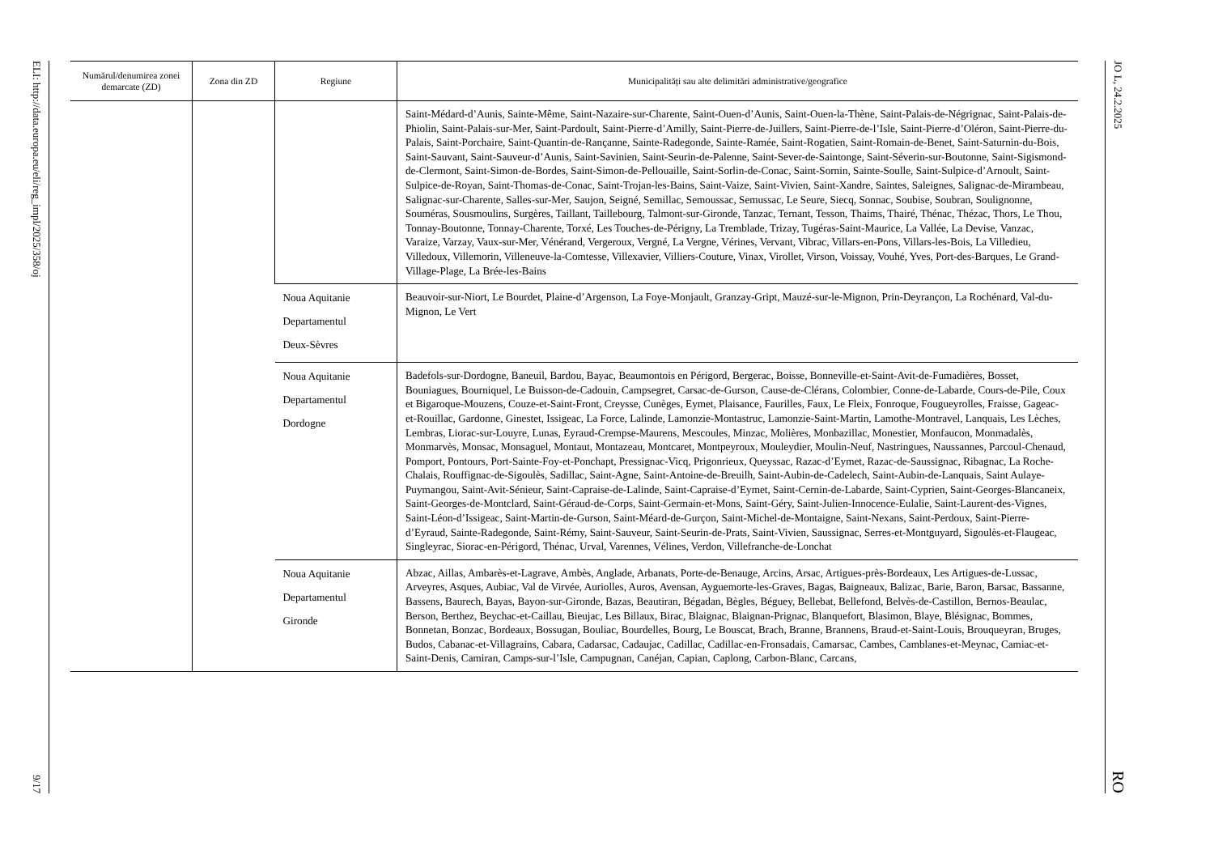ELI: http://data.europa.eu/eli/reg_impl/2025/358/oj
9/17
| Numărul/denumirea zonei demarcate (ZD) | Zona din ZD | Regiune | Municipalități sau alte delimitări administrative/geografice |
| --- | --- | --- | --- |
| | | | Saint-Médard-d’Aunis, Sainte-Même, Saint-Nazaire-sur-Charente, Saint-Ouen-d’Aunis, Saint-Ouen-la-Thène, Saint-Palais-de-Négrignac, Saint-Palais-de-Phiolin, Saint-Palais-sur-Mer, Saint-Pardoult, Saint-Pierre-d’Amilly, Saint-Pierre-de-Juillers, Saint-Pierre-de-l’Isle, Saint-Pierre-d’Oléron, Saint-Pierre-du-Palais, Saint-Porchaire, Saint-Quantin-de-Rançanne, Sainte-Radegonde, Sainte-Ramée, Saint-Rogatien, Saint-Romain-de-Benet, Saint-Saturnin-du-Bois, Saint-Sauvant, Saint-Sauveur-d’Aunis, Saint-Savinien, Saint-Seurin-de-Palenne, Saint-Sever-de-Saintonge, Saint-Séverin-sur-Boutonne, Saint-Sigismond-de-Clermont, Saint-Simon-de-Bordes, Saint-Simon-de-Pellouaille, Saint-Sorlin-de-Conac, Saint-Sornin, Sainte-Soulle, Saint-Sulpice-d’Arnoult, Saint-Sulpice-de-Royan, Saint-Thomas-de-Conac, Saint-Trojan-les-Bains, Saint-Vaize, Saint-Vivien, Saint-Xandre, Saintes, Saleignes, Salignac-de-Mirambeau, Salignac-sur-Charente, Salles-sur-Mer, Saujon, Seigné, Semillac, Semoussac, Semussac, Le Seure, Siecq, Sonnac, Soubise, Soubran, Soulignonne, Souméras, Sousmoulins, Surgères, Taillant, Taillebourg, Talmont-sur-Gironde, Tanzac, Ternant, Tesson, Thaims, Thairé, Thénac, Thézac, Thors, Le Thou, Tonnay-Boutonne, Tonnay-Charente, Torxé, Les Touches-de-Périgny, La Tremblade, Trizay, Tugéras-Saint-Maurice, La Vallée, La Devise, Vanzac, Varaize, Varzay, Vaux-sur-Mer, Vénérand, Vergeroux, Vergné, La Vergne, Vérines, Vervant, Vibrac, Villars-en-Pons, Villars-les-Bois, La Villedieu, Villedoux, Villemorin, Villeneuve-la-Comtesse, Villexavier, Villiers-Couture, Vinax, Virollet, Virson, Voissay, Vouhé, Yves, Port-des-Barques, Le Grand-Village-Plage, La Brée-les-Bains |
| | | Noua Aquitanie Departamentul Deux-Sèvres | Beauvoir-sur-Niort, Le Bourdet, Plaine-d’Argenson, La Foye-Monjault, Granzay-Gript, Mauzé-sur-le-Mignon, Prin-Deyrançon, La Rochénard, Val-du-Mignon, Le Vert |
| | | Noua Aquitanie Departamentul Dordogne | Badefols-sur-Dordogne, Baneuil, Bardou, Bayac, Beaumontois en Périgord, Bergerac, Boisse, Bonneville-et-Saint-Avit-de-Fumadières, Bosset, Bouniagues, Bourniquel, Le Buisson-de-Cadouin, Campsegret, Carsac-de-Gurson, Cause-de-Clérans, Colombier, Conne-de-Labarde, Cours-de-Pile, Coux et Bigaroque-Mouzens, Couze-et-Saint-Front, Creysse, Cunèges, Eymet, Plaisance, Faurilles, Faux, Le Fleix, Fonroque, Fougueyrolles, Fraisse, Gageac-et-Rouillac, Gardonne, Ginestet, Issigeac, La Force, Lalinde, Lamonzie-Montastruc, Lamonzie-Saint-Martin, Lamothe-Montravel, Lanquais, Les Lèches, Lembras, Liorac-sur-Louyre, Lunas, Eyraud-Crempse-Maurens, Mescoules, Minzac, Molières, Monbazillac, Monestier, Monfaucon, Monmadalès, Monmarvès, Monsac, Monsaguel, Montaut, Montazeau, Montcaret, Montpeyroux, Mouleydier, Moulin-Neuf, Nastringues, Naussannes, Parcoul-Chenaud, Pomport, Pontours, Port-Sainte-Foy-et-Ponchapt, Pressignac-Vicq, Prigonrieux, Queyssac, Razac-d’Eymet, Razac-de-Saussignac, Ribagnac, La Roche-Chalais, Rouffignac-de-Sigoulès, Sadillac, Saint-Agne, Saint-Antoine-de-Breuilh, Saint-Aubin-de-Cadelech, Saint-Aubin-de-Lanquais, Saint Aulaye-Puymangou, Saint-Avit-Sénieur, Saint-Capraise-de-Lalinde, Saint-Capraise-d’Eymet, Saint-Cernin-de-Labarde, Saint-Cyprien, Saint-Georges-Blancaneix, Saint-Georges-de-Montclard, Saint-Géraud-de-Corps, Saint-Germain-et-Mons, Saint-Géry, Saint-Julien-Innocence-Eulalie, Saint-Laurent-des-Vignes, Saint-Léon-d’Issigeac, Saint-Martin-de-Gurson, Saint-Méard-de-Gurçon, Saint-Michel-de-Montaigne, Saint-Nexans, Saint-Perdoux, Saint-Pierre-d’Eyraud, Sainte-Radegonde, Saint-Rémy, Saint-Sauveur, Saint-Seurin-de-Prats, Saint-Vivien, Saussignac, Serres-et-Montguyard, Sigoulès-et-Flaugeac, Singleyrac, Siorac-en-Périgord, Thénac, Urval, Varennes, Vélines, Verdon, Villefranche-de-Lonchat |
| | | Noua Aquitanie Departamentul Gironde | Abzac, Aillas, Ambarès-et-Lagrave, Ambès, Anglade, Arbanats, Porte-de-Benauge, Arcins, Arsac, Artigues-près-Bordeaux, Les Artigues-de-Lussac, Arveyres, Asques, Aubiac, Val de Virvée, Auriolles, Auros, Avensan, Ayguemorte-les-Graves, Bagas, Baigneaux, Balizac, Barie, Baron, Barsac, Bassanne, Bassens, Baurech, Bayas, Bayon-sur-Gironde, Bazas, Beautiran, Bégadan, Bègles, Béguey, Bellebat, Bellefond, Belvès-de-Castillon, Bernos-Beaulac, Berson, Berthez, Beychac-et-Caillau, Bieujac, Les Billaux, Birac, Blaignac, Blaignan-Prignac, Blanquefort, Blasimon, Blaye, Blésignac, Bommes, Bonnetan, Bonzac, Bordeaux, Bossugan, Bouliac, Bourdelles, Bourg, Le Bouscat, Brach, Branne, Brannens, Braud-et-Saint-Louis, Brouqueyran, Bruges, Budos, Cabanac-et-Villagrains, Cabara, Cadarsac, Cadaujac, Cadillac, Cadillac-en-Fronsadais, Camarsac, Cambes, Camblanes-et-Meynac, Camiac-et-Saint-Denis, Camiran, Camps-sur-l’Isle, Campugnan, Canéjan, Capian, Caplong, Carbon-Blanc, Carcans, |
JO L, 24.2.2025
RO